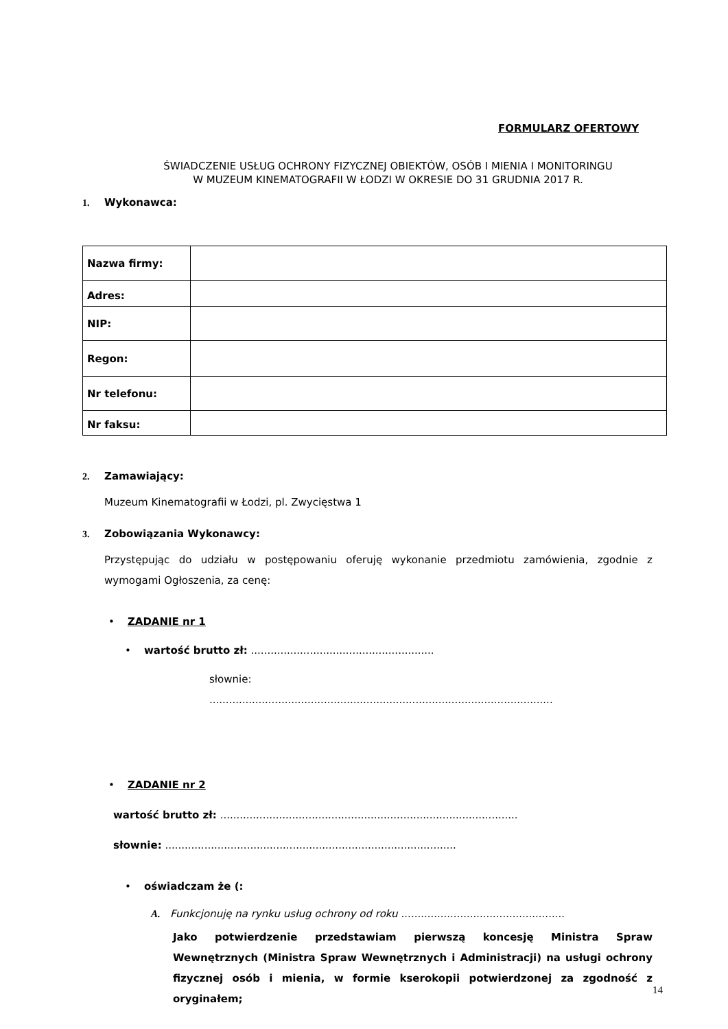FORMULARZ OFERTOWY
ŚWIADCZENIE USŁUG OCHRONY FIZYCZNEJ OBIEKTÓW, OSÓB I MIENIA I MONITORINGU
W MUZEUM KINEMATOGRAFII W ŁODZI W OKRESIE DO 31 GRUDNIA 2017 R.
1. Wykonawca:
| Nazwa firmy: | |
| Adres: | |
| NIP: | |
| Regon: | |
| Nr telefonu: | |
| Nr faksu: | |
2. Zamawiający:
Muzeum Kinematografii w Łodzi, pl. Zwycięstwa 1
3. Zobowiązania Wykonawcy:
Przystępując do udziału w postępowaniu oferuję wykonanie przedmiotu zamówienia, zgodnie z wymogami Ogłoszenia, za cenę:
• ZADANIE nr 1
• wartość brutto zł: ........................................................
słownie:
.........................................................................................................
• ZADANIE nr 2
wartość brutto zł: ...........................................................................................
słownie: .........................................................................................
• oświadczam że (:
A. Funkcjonuję na rynku usług ochrony od roku ..................................................
Jako potwierdzenie przedstawiam pierwszą koncesję Ministra Spraw Wewnętrznych (Ministra Spraw Wewnętrznych i Administracji) na usługi ochrony fizycznej osób i mienia, w formie kserokopii potwierdzonej za zgodność z oryginałem;
14